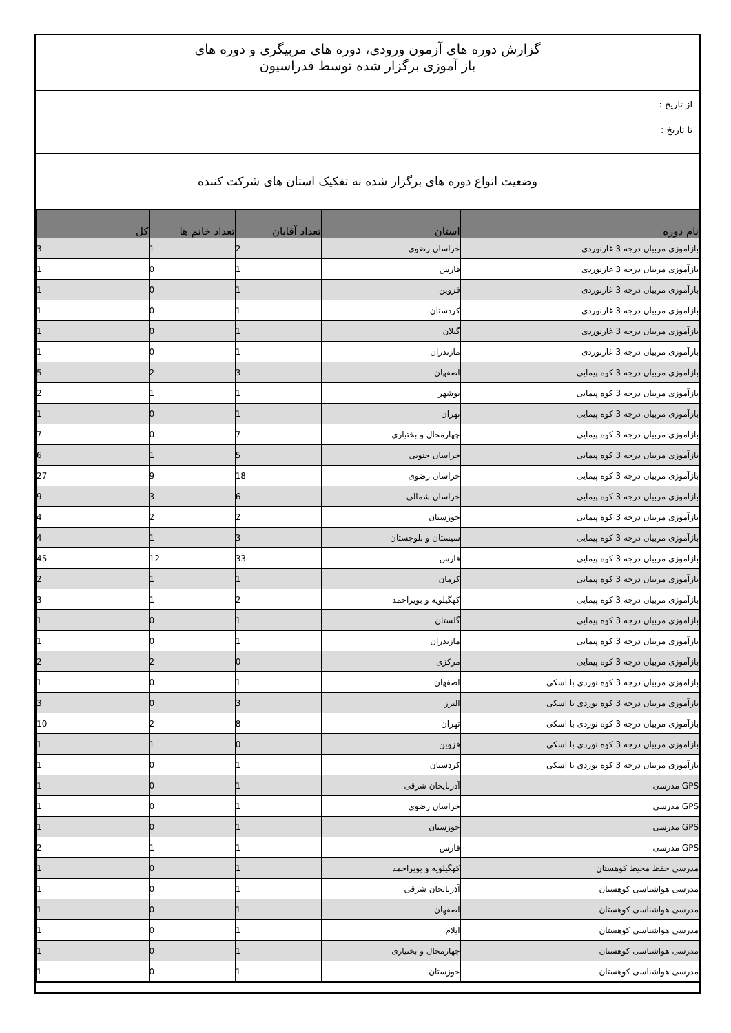گزارش دوره های آزمون ورودی، دوره های مربیگری و دوره های
باز آموزی برگزار شده توسط فدراسیون
از تاریخ :
تا تاریخ :
وضعیت انواع دوره های برگزار شده به تفکیک استان های شرکت کننده
| نام دوره | استان | تعداد آقایان | تعداد خانم ها | کل |
| --- | --- | --- | --- | --- |
| بازآموزی مربیان درجه 3 غارنوردی | خراسان رضوی | 2 | 1 | 3 |
| بازآموزی مربیان درجه 3 غارنوردی | فارس | 1 | 0 | 1 |
| بازآموزی مربیان درجه 3 غارنوردی | قزوین | 1 | 0 | 1 |
| بازآموزی مربیان درجه 3 غارنوردی | کردستان | 1 | 0 | 1 |
| بازآموزی مربیان درجه 3 غارنوردی | گیلان | 1 | 0 | 1 |
| بازآموزی مربیان درجه 3 غارنوردی | مازندران | 1 | 0 | 1 |
| بازآموزی مربیان درجه 3 کوه پیمایی | اصفهان | 3 | 2 | 5 |
| بازآموزی مربیان درجه 3 کوه پیمایی | بوشهر | 1 | 1 | 2 |
| بازآموزی مربیان درجه 3 کوه پیمایی | تهران | 1 | 0 | 1 |
| بازآموزی مربیان درجه 3 کوه پیمایی | چهارمحال و بختیاری | 7 | 0 | 7 |
| بازآموزی مربیان درجه 3 کوه پیمایی | خراسان جنوبی | 5 | 1 | 6 |
| بازآموزی مربیان درجه 3 کوه پیمایی | خراسان رضوی | 18 | 9 | 27 |
| بازآموزی مربیان درجه 3 کوه پیمایی | خراسان شمالی | 6 | 3 | 9 |
| بازآموزی مربیان درجه 3 کوه پیمایی | خوزستان | 2 | 2 | 4 |
| بازآموزی مربیان درجه 3 کوه پیمایی | سیستان و بلوچستان | 3 | 1 | 4 |
| بازآموزی مربیان درجه 3 کوه پیمایی | فارس | 33 | 12 | 45 |
| بازآموزی مربیان درجه 3 کوه پیمایی | کرمان | 1 | 1 | 2 |
| بازآموزی مربیان درجه 3 کوه پیمایی | کهگیلویه و بویراحمد | 2 | 1 | 3 |
| بازآموزی مربیان درجه 3 کوه پیمایی | گلستان | 1 | 0 | 1 |
| بازآموزی مربیان درجه 3 کوه پیمایی | مازندران | 1 | 0 | 1 |
| بازآموزی مربیان درجه 3 کوه پیمایی | مرکزی | 0 | 2 | 2 |
| بازآموزی مربیان درجه 3 کوه نوردی با اسکی | اصفهان | 1 | 0 | 1 |
| بازآموزی مربیان درجه 3 کوه نوردی با اسکی | البرز | 3 | 0 | 3 |
| بازآموزی مربیان درجه 3 کوه نوردی با اسکی | تهران | 8 | 2 | 10 |
| بازآموزی مربیان درجه 3 کوه نوردی با اسکی | قزوین | 0 | 1 | 1 |
| بازآموزی مربیان درجه 3 کوه نوردی با اسکی | کردستان | 1 | 0 | 1 |
| GPS مدرسی | آذربایجان شرقی | 1 | 0 | 1 |
| GPS مدرسی | خراسان رضوی | 1 | 0 | 1 |
| GPS مدرسی | خوزستان | 1 | 0 | 1 |
| GPS مدرسی | فارس | 1 | 1 | 2 |
| مدرسی حفظ محیط کوهستان | کهگیلویه و بویراحمد | 1 | 0 | 1 |
| مدرسی هواشناسی کوهستان | آذربایجان شرقی | 1 | 0 | 1 |
| مدرسی هواشناسی کوهستان | اصفهان | 1 | 0 | 1 |
| مدرسی هواشناسی کوهستان | ایلام | 1 | 0 | 1 |
| مدرسی هواشناسی کوهستان | چهارمحال و بختیاری | 1 | 0 | 1 |
| مدرسی هواشناسی کوهستان | خوزستان | 1 | 0 | 1 |